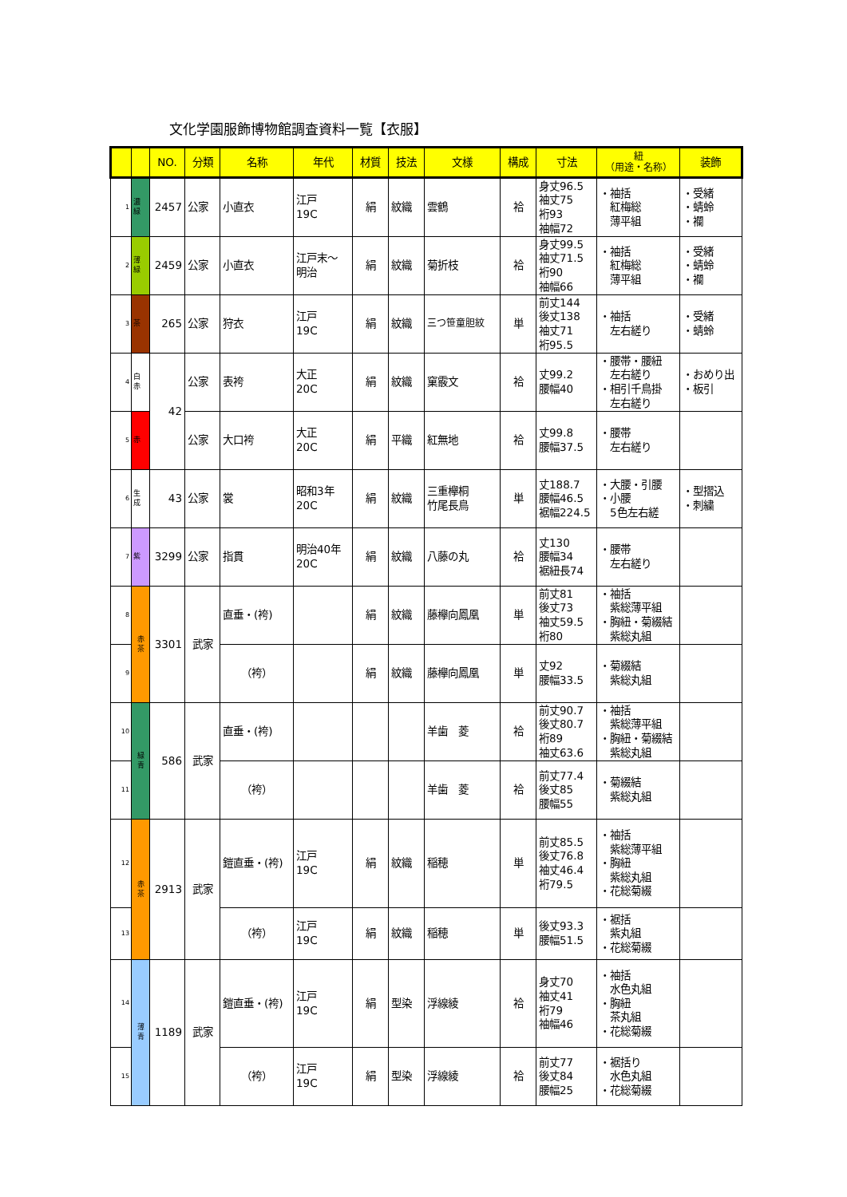文化学園服飾博物館調査資料一覧【衣服】
| | | NO. | 分類 | 名称 | 年代 | 材質 | 技法 | 文様 | 構成 | 寸法 | 紐 （用途・名称） | 装飾 |
| --- | --- | --- | --- | --- | --- | --- | --- | --- | --- | --- | --- | --- |
| 1 | 濃 緑 | 2457 | 公家 | 小直衣 | 江戸 19C | 絹 | 紋織 | 雲鶴 | 袷 | 身丈96.5 袖丈75 裄93 袖幅72 | ・袖括 紅梅総 薄平組 | ・受緒 ・蜻蛉 ・襴 |
| 2 | 薄 緑 | 2459 | 公家 | 小直衣 | 江戸末～ 明治 | 絹 | 紋織 | 菊折枝 | 袷 | 身丈99.5 袖丈71.5 裄90 袖幅66 | ・袖括 紅梅総 薄平組 | ・受緒 ・蜻蛉 ・襴 |
| 3 | 茶 | 265 | 公家 | 狩衣 | 江戸 19C | 絹 | 紋織 | 三つ笹童胆紋 | 単 | 前丈144 後丈138 袖丈71 裄95.5 | ・袖括 左右縒り | ・受緒 ・蜻蛉 |
| 4 | 白 赤 | 42 | 公家 | 表袴 | 大正 20C | 絹 | 紋織 | 窠霰文 | 袷 | 丈99.2 腰幅40 | ・腰帯・腰紐 左右縒り ・相引千鳥掛 左右縒り | ・おめり出 ・板引 |
| 5 | 赤 | | 公家 | 大口袴 | 大正 20C | 絹 | 平織 | 紅無地 | 袷 | 丈99.8 腰幅37.5 | ・腰帯 左右縒り | |
| 6 | 生 成 | 43 | 公家 | 裳 | 昭和3年 20C | 絹 | 紋織 | 三重欅桐 竹尾長鳥 | 単 | 丈188.7 腰幅46.5 裾幅224.5 | ・大腰・引腰 ・小腰 5色左右縒 | ・型摺込 ・刺繍 |
| 7 | 紫 | 3299 | 公家 | 指貫 | 明治40年 20C | 絹 | 紋織 | 八藤の丸 | 袷 | 丈130 腰幅34 裾紐長74 | ・腰帯 左右縒り | |
| 8 | 赤 茶 | 3301 | 武家 | 直垂・(袴) | | 絹 | 紋織 | 藤欅向鳳凰 | 単 | 前丈81 後丈73 袖丈59.5 裄80 | ・袖括 紫総薄平組 ・胸紐・菊綴結 紫総丸組 | |
| 9 | | | | （袴） | | 絹 | 紋織 | 藤欅向鳳凰 | 単 | 丈92 腰幅33.5 | ・菊綴結 紫総丸組 | |
| 10 | 緑 青 | 586 | 武家 | 直垂・(袴) | | | | 羊歯 菱 | 袷 | 前丈90.7 後丈80.7 裄89 袖丈63.6 | ・袖括 紫総薄平組 ・胸紐・菊綴結 紫総丸組 | |
| 11 | | | | （袴） | | | | 羊歯 菱 | 袷 | 前丈77.4 後丈85 腰幅55 | ・菊綴結 紫総丸組 | |
| 12 | 赤 茶 | 2913 | 武家 | 鎧直垂・(袴) | 江戸 19C | 絹 | 紋織 | 稲穂 | 単 | 前丈85.5 後丈76.8 袖丈46.4 裄79.5 | ・袖括 紫総薄平組 ・胸紐 紫総丸組 ・花総菊綴 | |
| 13 | | | | （袴） | 江戸 19C | 絹 | 紋織 | 稲穂 | 単 | 後丈93.3 腰幅51.5 | ・裾括 紫丸組 ・花総菊綴 | |
| 14 | 薄 青 | 1189 | 武家 | 鎧直垂・(袴) | 江戸 19C | 絹 | 型染 | 浮線綾 | 袷 | 身丈70 袖丈41 裄79 袖幅46 | ・袖括 水色丸組 ・胸紐 茶丸組 ・花総菊綴 | |
| 15 | | | | （袴） | 江戸 19C | 絹 | 型染 | 浮線綾 | 袷 | 前丈77 後丈84 腰幅25 | ・裾括り 水色丸組 ・花総菊綴 | |